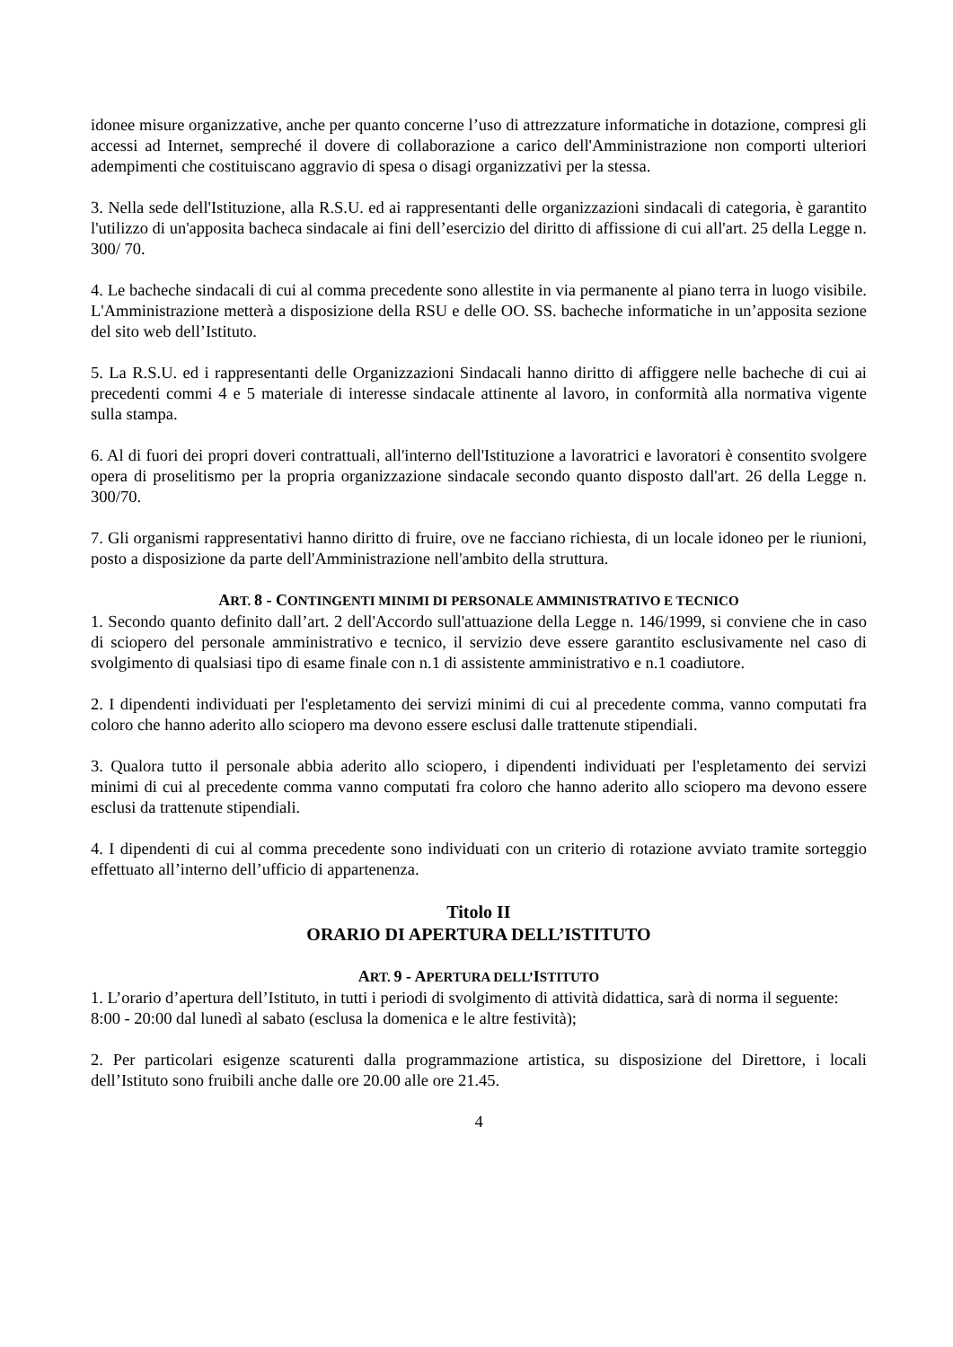idonee misure organizzative, anche per quanto concerne l’uso di attrezzature informatiche in dotazione, compresi gli accessi ad Internet, sempreché il dovere di collaborazione a carico dell'Amministrazione non comporti ulteriori adempimenti che costituiscano aggravio di spesa o disagi organizzativi per la stessa.
3. Nella sede dell'Istituzione, alla R.S.U. ed ai rappresentanti delle organizzazioni sindacali di categoria, è garantito l'utilizzo di un'apposita bacheca sindacale ai fini dell’esercizio del diritto di affissione di cui all'art. 25 della Legge n. 300/ 70.
4. Le bacheche sindacali di cui al comma precedente sono allestite in via permanente al piano terra in luogo visibile. L'Amministrazione metterà a disposizione della RSU e delle OO. SS. bacheche informatiche in un’apposita sezione del sito web dell’Istituto.
5. La R.S.U. ed i rappresentanti delle Organizzazioni Sindacali hanno diritto di affiggere nelle bacheche di cui ai precedenti commi 4 e 5 materiale di interesse sindacale attinente al lavoro, in conformità alla normativa vigente sulla stampa.
6. Al di fuori dei propri doveri contrattuali, all'interno dell'Istituzione a lavoratrici e lavoratori è consentito svolgere opera di proselitismo per la propria organizzazione sindacale secondo quanto disposto dall'art. 26 della Legge n. 300/70.
7. Gli organismi rappresentativi hanno diritto di fruire, ove ne facciano richiesta, di un locale idoneo per le riunioni, posto a disposizione da parte dell'Amministrazione nell'ambito della struttura.
ART. 8 - CONTINGENTI MINIMI DI PERSONALE AMMINISTRATIVO E TECNICO
1. Secondo quanto definito dall’art. 2 dell'Accordo sull'attuazione della Legge n. 146/1999, si conviene che in caso di sciopero del personale amministrativo e tecnico, il servizio deve essere garantito esclusivamente nel caso di svolgimento di qualsiasi tipo di esame finale con n.1 di assistente amministrativo e n.1 coadiutore.
2. I dipendenti individuati per l'espletamento dei servizi minimi di cui al precedente comma, vanno computati fra coloro che hanno aderito allo sciopero ma devono essere esclusi dalle trattenute stipendiali.
3. Qualora tutto il personale abbia aderito allo sciopero, i dipendenti individuati per l'espletamento dei servizi minimi di cui al precedente comma vanno computati fra coloro che hanno aderito allo sciopero ma devono essere esclusi da trattenute stipendiali.
4. I dipendenti di cui al comma precedente sono individuati con un criterio di rotazione avviato tramite sorteggio effettuato all’interno dell’ufficio di appartenenza.
Titolo II
ORARIO DI APERTURA DELL’ISTITUTO
ART. 9 - APERTURA DELL’ISTITUTO
1. L’orario d’apertura dell’Istituto, in tutti i periodi di svolgimento di attività didattica, sarà di norma il seguente:
8:00 - 20:00 dal lunedì al sabato (esclusa la domenica e le altre festività);
2. Per particolari esigenze scaturenti dalla programmazione artistica, su disposizione del Direttore, i locali dell’Istituto sono fruibili anche dalle ore 20.00 alle ore 21.45.
4